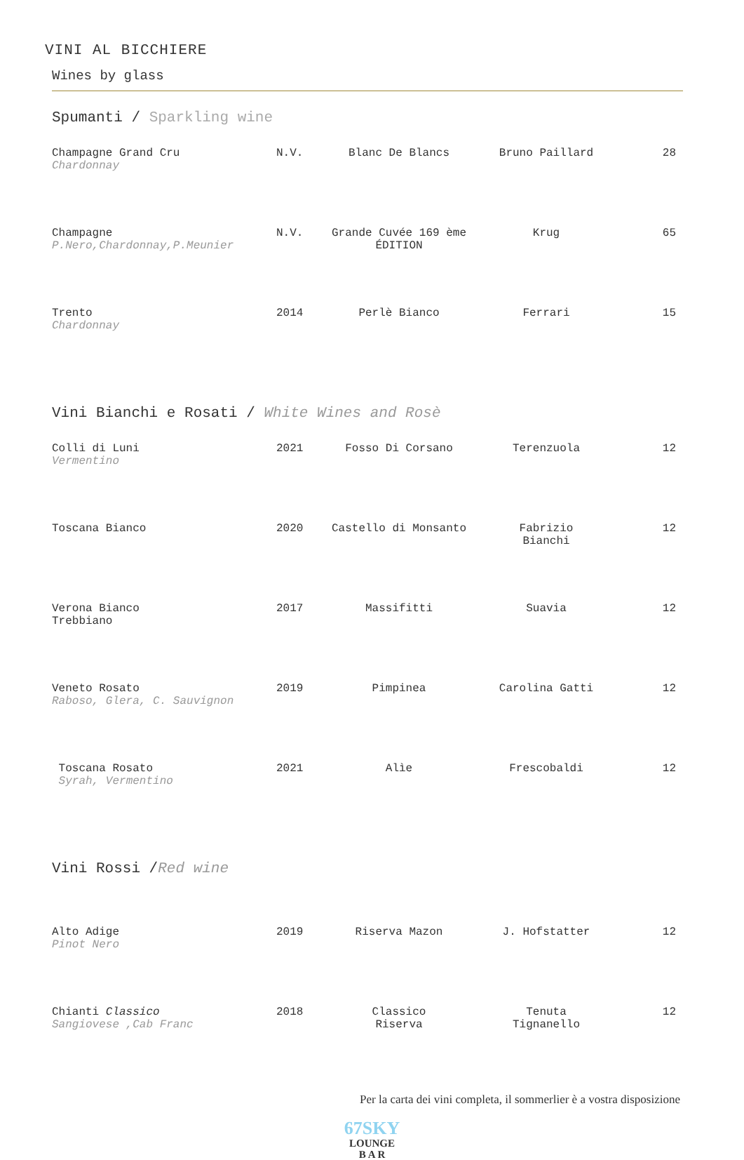VINI AL BICCHIERE
Wines by glass
Spumanti / Sparkling wine
| Champagne Grand Cru Chardonnay | N.V. | Blanc De Blancs | Bruno Paillard | 28 |
| Champagne P.Nero,Chardonnay,P.Meunier | N.V. | Grande Cuvée 169 ème ÉDITION | Krug | 65 |
| Trento Chardonnay | 2014 | Perlè Bianco | Ferrari | 15 |
Vini Bianchi e Rosati / White Wines and Rosè
| Colli di Luni Vermentino | 2021 | Fosso Di Corsano | Terenzuola | 12 |
| Toscana Bianco | 2020 | Castello di Monsanto | Fabrizio Bianchi | 12 |
| Verona Bianco Trebbiano | 2017 | Massifitti | Suavia | 12 |
| Veneto Rosato Raboso, Glera, C. Sauvignon | 2019 | Pimpinea | Carolina Gatti | 12 |
| Toscana Rosato Syrah, Vermentino | 2021 | Alìe | Frescobaldi | 12 |
Vini Rossi /Red wine
| Alto Adige Pinot Nero | 2019 | Riserva Mazon | J. Hofstatter | 12 |
| Chianti Classico Sangiovese ,Cab Franc | 2018 | Classico Riserva | Tenuta Tignanello | 12 |
Per la carta dei vini completa, il sommerlier è a vostra disposizione
67SKY
LOUNGE
B A R